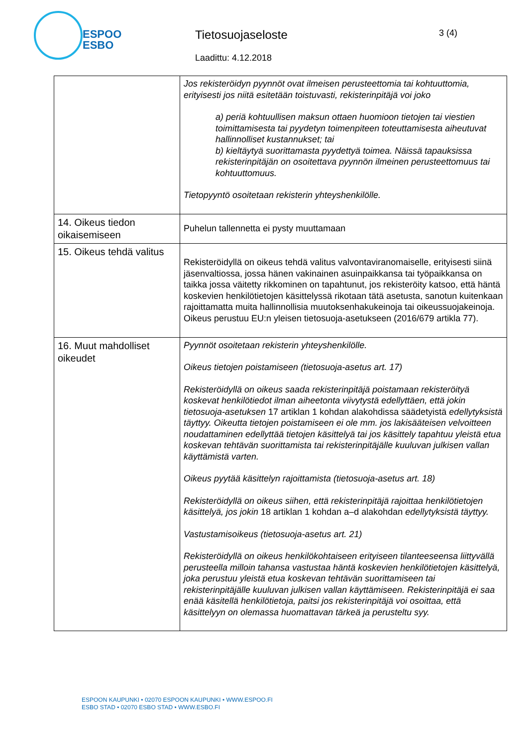ESPOO
ESBO
Tietosuojaseloste 3 (4)
Laadittu: 4.12.2018
| | Jos rekisteröidyn pyynnöt ovat ilmeisen perusteettomia tai kohtuuttomia, erityisesti jos niitä esitetään toistuvasti, rekisterinpitäjä voi joko a) periä kohtuullisen maksun ottaen huomioon tietojen tai viestien toimittamisesta tai pyydetyn toimenpiteen toteuttamisesta aiheutuvat hallinnolliset kustannukset; tai b) kieltäytyä suorittamasta pyydettyä toimea. Näissä tapauksissa rekisterinpitäjän on osoitettava pyynnön ilmeinen perusteettomuus tai kohtuuttomuus. Tietopyyntö osoitetaan rekisterin yhteyshenkilölle. |
| 14. Oikeus tiedon oikaisemiseen | Puhelun tallennetta ei pysty muuttamaan |
| 15. Oikeus tehdä valitus | Rekisteröidyllä on oikeus tehdä valitus valvontaviranomaiselle, erityisesti siinä jäsenvaltiossa, jossa hänen vakinainen asuinpaikkansa tai työpaikkansa on taikka jossa väitetty rikkominen on tapahtunut, jos rekisteröity katsoo, että häntä koskevien henkilötietojen käsittelyssä rikotaan tätä asetusta, sanotun kuitenkaan rajoittamatta muita hallinnollisia muutoksenhakukeinoja tai oikeussuojakeinoja. Oikeus perustuu EU:n yleisen tietosuoja-asetukseen (2016/679 artikla 77). |
| 16. Muut mahdolliset oikeudet | Pyynnöt osoitetaan rekisterin yhteyshenkilölle. Oikeus tietojen poistamiseen (tietosuoja-asetus art. 17) Rekisteröidyllä on oikeus saada rekisterinpitäjä poistamaan rekisteröityä koskevat henkilötiedot ilman aiheetonta viivytystä edellyttäen, että jokin tietosuoja-asetuksen 17 artiklan 1 kohdan alakohdissa säädetyistä edellytyksistä täyttyy. Oikeutta tietojen poistamiseen ei ole mm. jos lakisääteisen velvoitteen noudattaminen edellyttää tietojen käsittelyä tai jos käsittely tapahtuu yleistä etua koskevan tehtävän suorittamista tai rekisterinpitäjälle kuuluvan julkisen vallan käyttämistä varten. Oikeus pyytää käsittelyn rajoittamista (tietosuoja-asetus art. 18) Rekisteröidyllä on oikeus siihen, että rekisterinpitäjä rajoittaa henkilötietojen käsittelyä, jos jokin 18 artiklan 1 kohdan a–d alakohdan edellytyksistä täyttyy. Vastustamisoikeus (tietosuoja-asetus art. 21) Rekisteröidyllä on oikeus henkilökohtaiseen erityiseen tilanteeseensa liittyvällä perusteella milloin tahansa vastustaa häntä koskevien henkilötietojen käsittelyä, joka perustuu yleistä etua koskevan tehtävän suorittamiseen tai rekisterinpitäjälle kuuluvan julkisen vallan käyttämiseen. Rekisterinpitäjä ei saa enää käsitellä henkilötietoja, paitsi jos rekisterinpitäjä voi osoittaa, että käsittelyyn on olemassa huomattavan tärkeä ja perusteltu syy. |
ESPOON KAUPUNKI • 02070 ESPOON KAUPUNKI • WWW.ESPOO.FI
ESBO STAD • 02070 ESBO STAD • WWW.ESBO.FI